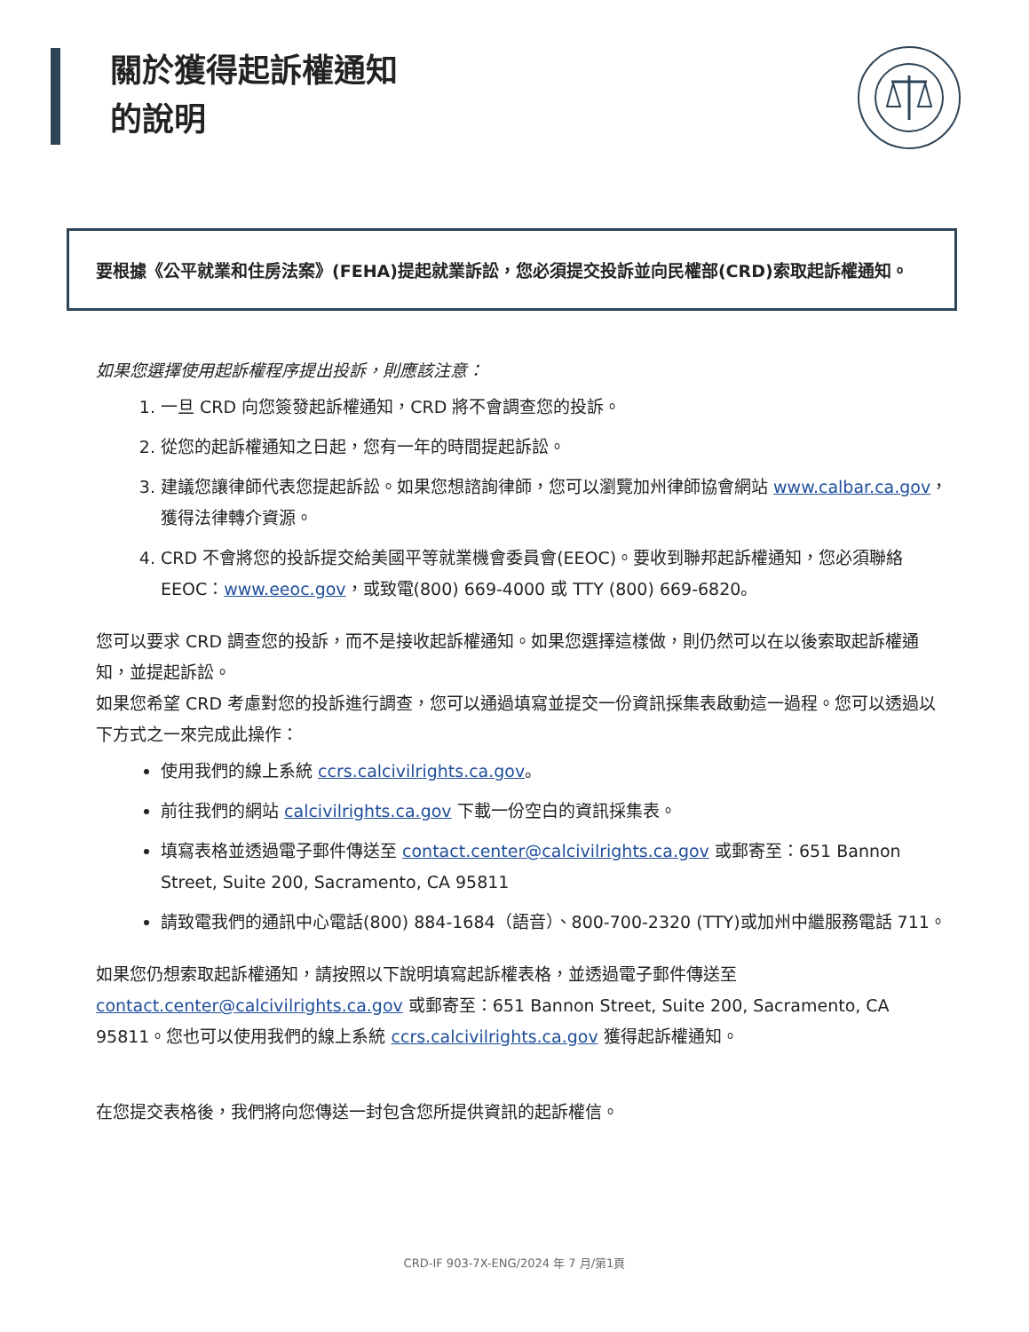關於獲得起訴權通知
的說明
要根據《公平就業和住房法案》(FEHA)提起就業訴訟，您必須提交投訴並向民權部(CRD)索取起訴權通知。
如果您選擇使用起訴權程序提出投訴，則應該注意：
1. 一旦 CRD 向您簽發起訴權通知，CRD 將不會調查您的投訴。
2. 從您的起訴權通知之日起，您有一年的時間提起訴訟。
3. 建議您讓律師代表您提起訴訟。如果您想諮詢律師，您可以瀏覽加州律師協會網站 www.calbar.ca.gov，獲得法律轉介資源。
4. CRD 不會將您的投訴提交給美國平等就業機會委員會(EEOC)。要收到聯邦起訴權通知，您必須聯絡 EEOC：www.eeoc.gov，或致電(800) 669-4000 或 TTY (800) 669-6820。
您可以要求 CRD 調查您的投訴，而不是接收起訴權通知。如果您選擇這樣做，則仍然可以在以後索取起訴權通知，並提起訴訟。
如果您希望 CRD 考慮對您的投訴進行調查，您可以通過填寫並提交一份資訊採集表啟動這一過程。您可以透過以下方式之一來完成此操作：
使用我們的線上系統 ccrs.calcivilrights.ca.gov。
前往我們的網站 calcivilrights.ca.gov 下載一份空白的資訊採集表。
填寫表格並透過電子郵件傳送至 contact.center@calcivilrights.ca.gov 或郵寄至：651 Bannon Street, Suite 200, Sacramento, CA 95811
請致電我們的通訊中心電話(800) 884-1684（語音）、800-700-2320 (TTY)或加州中繼服務電話 711。
如果您仍想索取起訴權通知，請按照以下說明填寫起訴權表格，並透過電子郵件傳送至 contact.center@calcivilrights.ca.gov 或郵寄至：651 Bannon Street, Suite 200, Sacramento, CA 95811。您也可以使用我們的線上系統 ccrs.calcivilrights.ca.gov 獲得起訴權通知。
在您提交表格後，我們將向您傳送一封包含您所提供資訊的起訴權信。
CRD-IF 903-7X-ENG/2024 年 7 月/第1頁